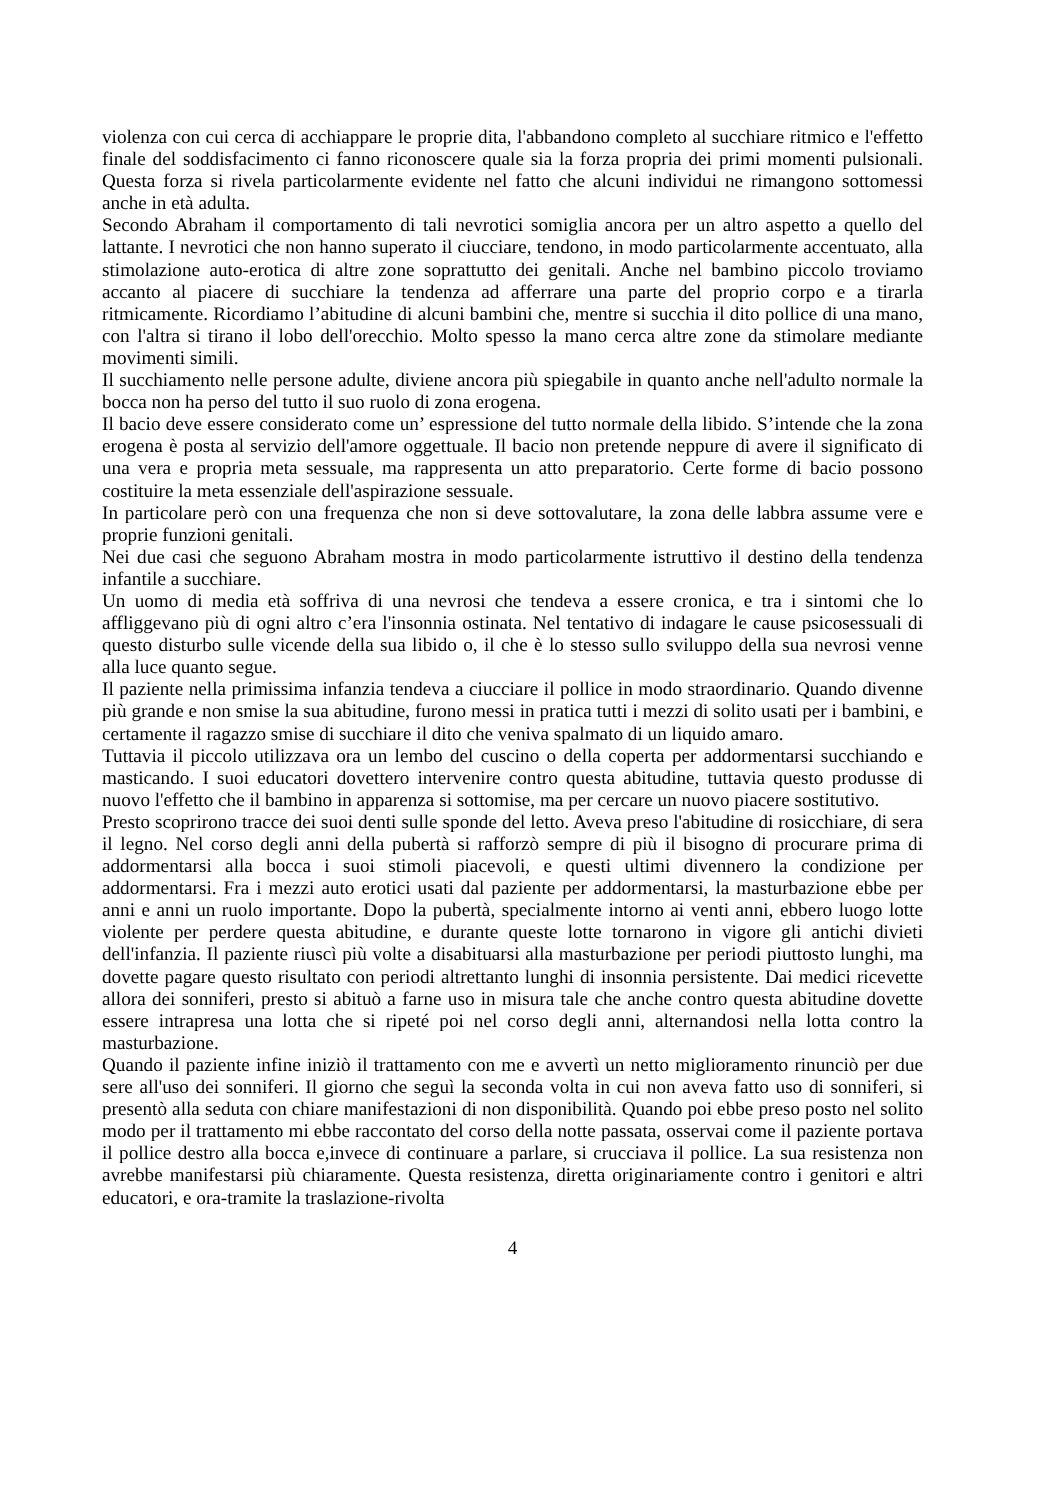violenza con cui cerca di acchiappare le proprie dita, l'abbandono completo al succhiare ritmico e l'effetto finale del soddisfacimento ci fanno riconoscere quale sia la forza propria dei primi momenti pulsionali. Questa forza si rivela particolarmente evidente nel fatto che alcuni individui ne rimangono sottomessi anche in età adulta.
Secondo Abraham il comportamento di tali nevrotici somiglia ancora per un altro aspetto a quello del lattante. I nevrotici che non hanno superato il ciucciare, tendono, in modo particolarmente accentuato, alla stimolazione auto-erotica di altre zone soprattutto dei genitali. Anche nel bambino piccolo troviamo accanto al piacere di succhiare la tendenza ad afferrare una parte del proprio corpo e a tirarla ritmicamente. Ricordiamo l’abitudine di alcuni bambini che, mentre si succhia il dito pollice di una mano, con l'altra si tirano il lobo dell'orecchio. Molto spesso la mano cerca altre zone da stimolare mediante movimenti simili.
Il succhiamento nelle persone adulte, diviene ancora più spiegabile in quanto anche nell'adulto normale la bocca non ha perso del tutto il suo ruolo di zona erogena.
Il bacio deve essere considerato come un’ espressione del tutto normale della libido. S’intende che la zona erogena è posta al servizio dell'amore oggettuale. Il bacio non pretende neppure di avere il significato di una vera e propria meta sessuale, ma rappresenta un atto preparatorio. Certe forme di bacio possono costituire la meta essenziale dell'aspirazione sessuale.
In particolare però con una frequenza che non si deve sottovalutare, la zona delle labbra assume vere e proprie funzioni genitali.
Nei due casi che seguono Abraham mostra in modo particolarmente istruttivo il destino della tendenza infantile a succhiare.
Un uomo di media età soffriva di una nevrosi che tendeva a essere cronica, e tra i sintomi che lo affliggevano più di ogni altro c’era l'insonnia ostinata. Nel tentativo di indagare le cause psicosessuali di questo disturbo sulle vicende della sua libido o, il che è lo stesso sullo sviluppo della sua nevrosi venne alla luce quanto segue.
Il paziente nella primissima infanzia tendeva a ciucciare il pollice in modo straordinario. Quando divenne più grande e non smise la sua abitudine, furono messi in pratica tutti i mezzi di solito usati per i bambini, e certamente il ragazzo smise di succhiare il dito che veniva spalmato di un liquido amaro.
Tuttavia il piccolo utilizzava ora un lembo del cuscino o della coperta per addormentarsi succhiando e masticando. I suoi educatori dovettero intervenire contro questa abitudine, tuttavia questo produsse di nuovo l'effetto che il bambino in apparenza si sottomise, ma per cercare un nuovo piacere sostitutivo.
Presto scoprirono tracce dei suoi denti sulle sponde del letto. Aveva preso l'abitudine di rosicchiare, di sera il legno. Nel corso degli anni della pubertà si rafforzò sempre di più il bisogno di procurare prima di addormentarsi alla bocca i suoi stimoli piacevoli, e questi ultimi divennero la condizione per addormentarsi. Fra i mezzi auto erotici usati dal paziente per addormentarsi, la masturbazione ebbe per anni e anni un ruolo importante. Dopo la pubertà, specialmente intorno ai venti anni, ebbero luogo lotte violente per perdere questa abitudine, e durante queste lotte tornarono in vigore gli antichi divieti dell'infanzia. Il paziente riuscì più volte a disabituarsi alla masturbazione per periodi piuttosto lunghi, ma dovette pagare questo risultato con periodi altrettanto lunghi di insonnia persistente. Dai medici ricevette allora dei sonniferi, presto si abituò a farne uso in misura tale che anche contro questa abitudine dovette essere intrapresa una lotta che si ripeté poi nel corso degli anni, alternandosi nella lotta contro la masturbazione.
Quando il paziente infine iniziò il trattamento con me e avvertì un netto miglioramento rinunciò per due sere all'uso dei sonniferi. Il giorno che seguì la seconda volta in cui non aveva fatto uso di sonniferi, si presentò alla seduta con chiare manifestazioni di non disponibilità. Quando poi ebbe preso posto nel solito modo per il trattamento mi ebbe raccontato del corso della notte passata, osservai come il paziente portava il pollice destro alla bocca e,invece di continuare a parlare, si crucciava il pollice. La sua resistenza non avrebbe manifestarsi più chiaramente. Questa resistenza, diretta originariamente contro i genitori e altri educatori, e ora-tramite la traslazione-rivolta
4